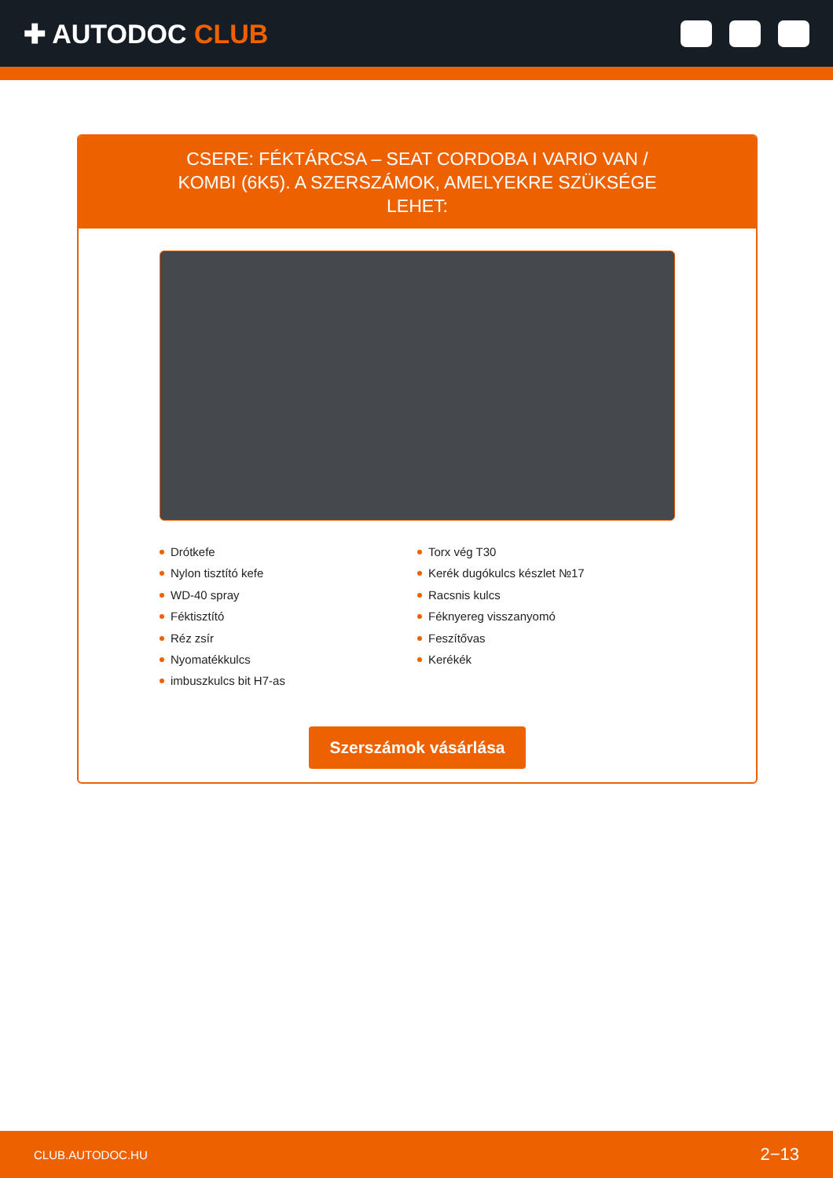✚ AUTODOC CLUB
CSERE: FÉKTÁRCSA – SEAT CORDOBA I VARIO VAN / KOMBI (6K5). A SZERSZÁMOK, AMELYEKRE SZÜKSÉGE LEHET:
Drótkefe
Nylon tisztító kefe
WD-40 spray
Féktisztító
Réz zsír
Nyomatékkulcs
imbuszkulcs bit H7-as
Torx vég T30
Kerék dugókulcs készlet №17
Racsnis kulcs
Féknyereg visszanyomó
Feszítővas
Kerékék
Szerszámok vásárlása
CLUB.AUTODOC.HU 2−13